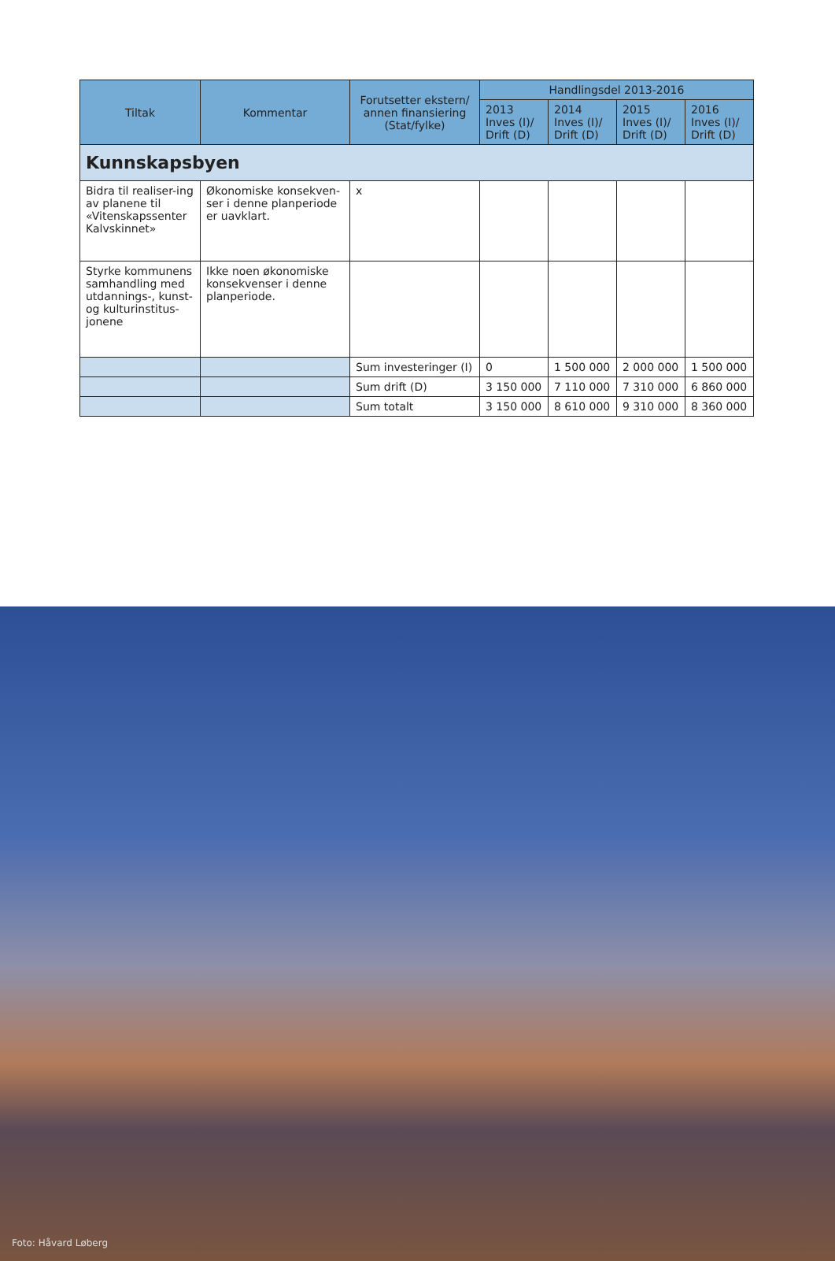| Tiltak | Kommentar | Forutsetter ekstern/ annen finansiering (Stat/fylke) | Handlingsdel 2013-2016 | | | |
| --- | --- | --- | --- | --- | --- | --- |
| | | | 2013 Inves (I)/ Drift (D) | 2014 Inves (I)/ Drift (D) | 2015 Inves (I)/ Drift (D) | 2016 Inves (I)/ Drift (D) |
| Kunnskapsbyen | | | | | | |
| Bidra til realiser-ing av planene til «Vitenskapssenter Kalvskinnet» | Økonomiske konsekven-ser i denne planperiode er uavklart. | x | | | | |
| Styrke kommunens samhandling med utdannings-, kunst- og kulturinstitus-jonene | Ikke noen økonomiske konsekvenser i denne planperiode. | | | | | |
| | | Sum investeringer (I) | 0 | 1 500 000 | 2 000 000 | 1 500 000 |
| | | Sum drift (D) | 3 150 000 | 7 110 000 | 7 310 000 | 6 860 000 |
| | | Sum totalt | 3 150 000 | 8 610 000 | 9 310 000 | 8 360 000 |
Foto: Håvard Løberg